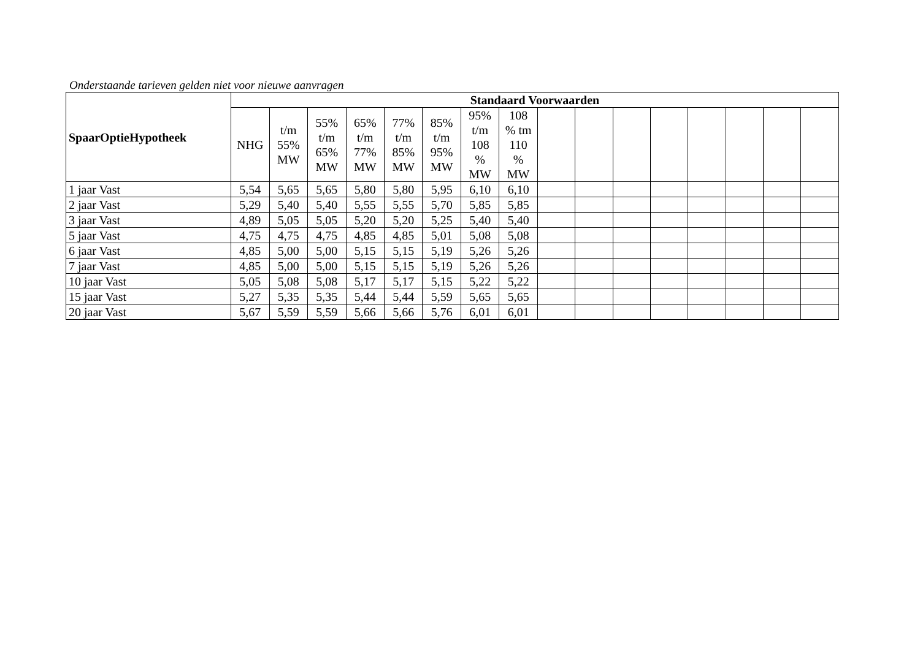Onderstaande tarieven gelden niet voor nieuwe aanvragen
| SpaarOptieHypotheek | Standaard Voorwaarden | | | | | | | | | | | | | | | |
| --- | --- | --- | --- | --- | --- | --- | --- | --- | --- | --- | --- | --- | --- | --- | --- | --- |
| | NHG | t/m 55% MW | 55% t/m 65% MW | 65% t/m 77% MW | 77% t/m 85% MW | 85% t/m 95% MW | 95% t/m 108 % MW | 108 % tm 110 % MW | | | | | | | | |
| 1 jaar Vast | 5,54 | 5,65 | 5,65 | 5,80 | 5,80 | 5,95 | 6,10 | 6,10 | | | | | | | | |
| 2 jaar Vast | 5,29 | 5,40 | 5,40 | 5,55 | 5,55 | 5,70 | 5,85 | 5,85 | | | | | | | | |
| 3 jaar Vast | 4,89 | 5,05 | 5,05 | 5,20 | 5,20 | 5,25 | 5,40 | 5,40 | | | | | | | | |
| 5 jaar Vast | 4,75 | 4,75 | 4,75 | 4,85 | 4,85 | 5,01 | 5,08 | 5,08 | | | | | | | | |
| 6 jaar Vast | 4,85 | 5,00 | 5,00 | 5,15 | 5,15 | 5,19 | 5,26 | 5,26 | | | | | | | | |
| 7 jaar Vast | 4,85 | 5,00 | 5,00 | 5,15 | 5,15 | 5,19 | 5,26 | 5,26 | | | | | | | | |
| 10 jaar Vast | 5,05 | 5,08 | 5,08 | 5,17 | 5,17 | 5,15 | 5,22 | 5,22 | | | | | | | | |
| 15 jaar Vast | 5,27 | 5,35 | 5,35 | 5,44 | 5,44 | 5,59 | 5,65 | 5,65 | | | | | | | | |
| 20 jaar Vast | 5,67 | 5,59 | 5,59 | 5,66 | 5,66 | 5,76 | 6,01 | 6,01 | | | | | | | | |